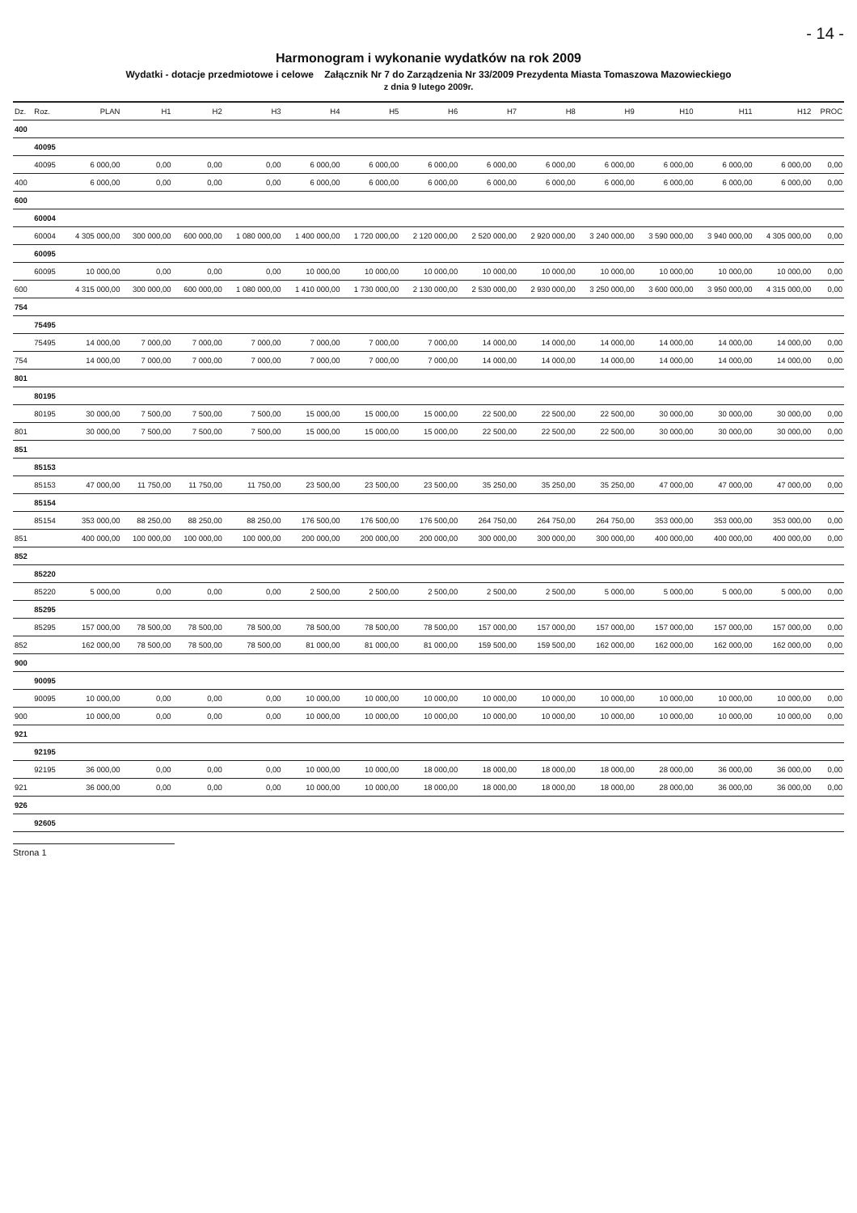- 14 -
Harmonogram i wykonanie wydatków na rok 2009
Wydatki - dotacje przedmiotowe i celowe Załącznik Nr 7 do Zarządzenia Nr 33/2009 Prezydenta Miasta Tomaszowa Mazowieckiego
z dnia 9 lutego 2009r.
| Dz. | Roz. | PLAN | H1 | H2 | H3 | H4 | H5 | H6 | H7 | H8 | H9 | H10 | H11 | H12 | PROC |
| --- | --- | --- | --- | --- | --- | --- | --- | --- | --- | --- | --- | --- | --- | --- | --- |
| 400 | | | | | | | | | | | | | | | |
| | 40095 | | | | | | | | | | | | | | |
| | 40095 | 6 000,00 | 0,00 | 0,00 | 0,00 | 6 000,00 | 6 000,00 | 6 000,00 | 6 000,00 | 6 000,00 | 6 000,00 | 6 000,00 | 6 000,00 | 6 000,00 | 0,00 |
| 400 | | 6 000,00 | 0,00 | 0,00 | 0,00 | 6 000,00 | 6 000,00 | 6 000,00 | 6 000,00 | 6 000,00 | 6 000,00 | 6 000,00 | 6 000,00 | 6 000,00 | 0,00 |
| 600 | | | | | | | | | | | | | | | |
| | 60004 | | | | | | | | | | | | | | |
| | 60004 | 4 305 000,00 | 300 000,00 | 600 000,00 | 1 080 000,00 | 1 400 000,00 | 1 720 000,00 | 2 120 000,00 | 2 520 000,00 | 2 920 000,00 | 3 240 000,00 | 3 590 000,00 | 3 940 000,00 | 4 305 000,00 | 0,00 |
| | 60095 | | | | | | | | | | | | | | |
| | 60095 | 10 000,00 | 0,00 | 0,00 | 0,00 | 10 000,00 | 10 000,00 | 10 000,00 | 10 000,00 | 10 000,00 | 10 000,00 | 10 000,00 | 10 000,00 | 10 000,00 | 0,00 |
| 600 | | 4 315 000,00 | 300 000,00 | 600 000,00 | 1 080 000,00 | 1 410 000,00 | 1 730 000,00 | 2 130 000,00 | 2 530 000,00 | 2 930 000,00 | 3 250 000,00 | 3 600 000,00 | 3 950 000,00 | 4 315 000,00 | 0,00 |
| 754 | | | | | | | | | | | | | | | |
| | 75495 | | | | | | | | | | | | | | |
| | 75495 | 14 000,00 | 7 000,00 | 7 000,00 | 7 000,00 | 7 000,00 | 7 000,00 | 7 000,00 | 14 000,00 | 14 000,00 | 14 000,00 | 14 000,00 | 14 000,00 | 14 000,00 | 0,00 |
| 754 | | 14 000,00 | 7 000,00 | 7 000,00 | 7 000,00 | 7 000,00 | 7 000,00 | 7 000,00 | 14 000,00 | 14 000,00 | 14 000,00 | 14 000,00 | 14 000,00 | 14 000,00 | 0,00 |
| 801 | | | | | | | | | | | | | | | |
| | 80195 | | | | | | | | | | | | | | |
| | 80195 | 30 000,00 | 7 500,00 | 7 500,00 | 7 500,00 | 15 000,00 | 15 000,00 | 15 000,00 | 22 500,00 | 22 500,00 | 22 500,00 | 30 000,00 | 30 000,00 | 30 000,00 | 0,00 |
| 801 | | 30 000,00 | 7 500,00 | 7 500,00 | 7 500,00 | 15 000,00 | 15 000,00 | 15 000,00 | 22 500,00 | 22 500,00 | 22 500,00 | 30 000,00 | 30 000,00 | 30 000,00 | 0,00 |
| 851 | | | | | | | | | | | | | | | |
| | 85153 | | | | | | | | | | | | | | |
| | 85153 | 47 000,00 | 11 750,00 | 11 750,00 | 11 750,00 | 23 500,00 | 23 500,00 | 23 500,00 | 35 250,00 | 35 250,00 | 35 250,00 | 47 000,00 | 47 000,00 | 47 000,00 | 0,00 |
| | 85154 | | | | | | | | | | | | | | |
| | 85154 | 353 000,00 | 88 250,00 | 88 250,00 | 88 250,00 | 176 500,00 | 176 500,00 | 176 500,00 | 264 750,00 | 264 750,00 | 264 750,00 | 353 000,00 | 353 000,00 | 353 000,00 | 0,00 |
| 851 | | 400 000,00 | 100 000,00 | 100 000,00 | 100 000,00 | 200 000,00 | 200 000,00 | 200 000,00 | 300 000,00 | 300 000,00 | 300 000,00 | 400 000,00 | 400 000,00 | 400 000,00 | 0,00 |
| 852 | | | | | | | | | | | | | | | |
| | 85220 | | | | | | | | | | | | | | |
| | 85220 | 5 000,00 | 0,00 | 0,00 | 0,00 | 2 500,00 | 2 500,00 | 2 500,00 | 2 500,00 | 2 500,00 | 5 000,00 | 5 000,00 | 5 000,00 | 5 000,00 | 0,00 |
| | 85295 | | | | | | | | | | | | | | |
| | 85295 | 157 000,00 | 78 500,00 | 78 500,00 | 78 500,00 | 78 500,00 | 78 500,00 | 78 500,00 | 157 000,00 | 157 000,00 | 157 000,00 | 157 000,00 | 157 000,00 | 157 000,00 | 0,00 |
| 852 | | 162 000,00 | 78 500,00 | 78 500,00 | 78 500,00 | 81 000,00 | 81 000,00 | 81 000,00 | 159 500,00 | 159 500,00 | 162 000,00 | 162 000,00 | 162 000,00 | 162 000,00 | 0,00 |
| 900 | | | | | | | | | | | | | | | |
| | 90095 | | | | | | | | | | | | | | |
| | 90095 | 10 000,00 | 0,00 | 0,00 | 0,00 | 10 000,00 | 10 000,00 | 10 000,00 | 10 000,00 | 10 000,00 | 10 000,00 | 10 000,00 | 10 000,00 | 10 000,00 | 0,00 |
| 900 | | 10 000,00 | 0,00 | 0,00 | 0,00 | 10 000,00 | 10 000,00 | 10 000,00 | 10 000,00 | 10 000,00 | 10 000,00 | 10 000,00 | 10 000,00 | 10 000,00 | 0,00 |
| 921 | | | | | | | | | | | | | | | |
| | 92195 | | | | | | | | | | | | | | |
| | 92195 | 36 000,00 | 0,00 | 0,00 | 0,00 | 10 000,00 | 10 000,00 | 18 000,00 | 18 000,00 | 18 000,00 | 18 000,00 | 28 000,00 | 36 000,00 | 36 000,00 | 0,00 |
| 921 | | 36 000,00 | 0,00 | 0,00 | 0,00 | 10 000,00 | 10 000,00 | 18 000,00 | 18 000,00 | 18 000,00 | 18 000,00 | 28 000,00 | 36 000,00 | 36 000,00 | 0,00 |
| 926 | | | | | | | | | | | | | | | |
| | 92605 | | | | | | | | | | | | | | |
Strona 1